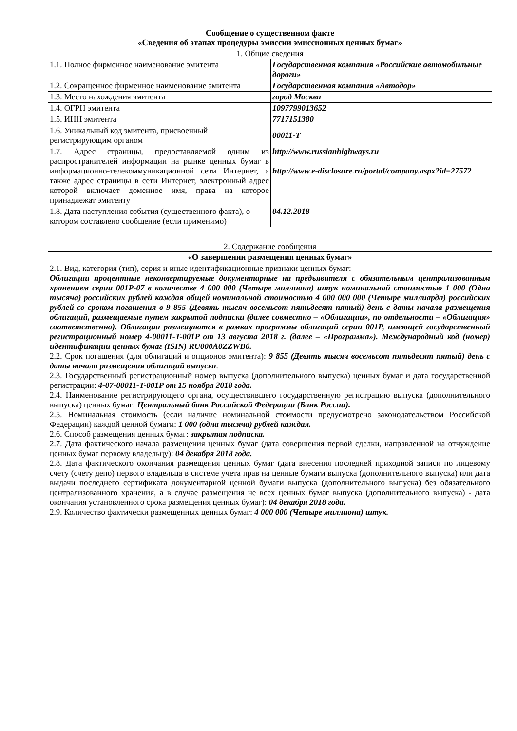Сообщение о существенном факте
«Сведения об этапах процедуры эмиссии эмиссионных ценных бумаг»
| 1. Общие сведения | |
| 1.1. Полное фирменное наименование эмитента | Государственная компания «Российские автомобильные дороги» |
| 1.2. Сокращенное фирменное наименование эмитента | Государственная компания «Автодор» |
| 1.3. Место нахождения эмитента | город Москва |
| 1.4. ОГРН эмитента | 1097799013652 |
| 1.5. ИНН эмитента | 7717151380 |
| 1.6. Уникальный код эмитента, присвоенный регистрирующим органом | 00011-T |
| 1.7. Адрес страницы, предоставляемой одним из распространителей информации на рынке ценных бумаг в информационно-телекоммуникационной сети Интернет, а также адрес страницы в сети Интернет, электронный адрес которой включает доменное имя, права на которое принадлежат эмитенту | http://www.russianhighways.ru http://www.e-disclosure.ru/portal/company.aspx?id=27572 |
| 1.8. Дата наступления события (существенного факта), о котором составлено сообщение (если применимо) | 04.12.2018 |
2. Содержание сообщения
| «О завершении размещения ценных бумаг» |
| 2.1. Вид, категория (тип), серия и иные идентификационные признаки ценных бумаг: Облигации процентные неконвертируемые документарные на предъявителя с обязательным централизованным хранением серии 001Р-07 в количестве 4 000 000 (Четыре миллиона) штук номинальной стоимостью 1 000 (Одна тысяча) российских рублей каждая общей номинальной стоимостью 4 000 000 000 (Четыре миллиарда) российских рублей со сроком погашения в 9 855 (Девять тысяч восемьсот пятьдесят пятый) день с даты начала размещения облигаций, размещаемые путем закрытой подписки (далее совместно – «Облигации», по отдельности – «Облигация» соответственно). Облигации размещаются в рамках программы облигаций серии 001Р, имеющей государственный регистрационный номер 4-00011-T-001P от 13 августа 2018 г. (далее – «Программа»). Международный код (номер) идентификации ценных бумаг (ISIN) RU000A0ZZWB0. 2.2. Срок погашения (для облигаций и опционов эмитента): 9 855 (Девять тысяч восемьсот пятьдесят пятый) день с даты начала размещения облигаций выпуска . 2.3. Государственный регистрационный номер выпуска (дополнительного выпуска) ценных бумаг и дата государственной регистрации: 4-07-00011-T-001P от 15 ноября 2018 года. 2.4. Наименование регистрирующего органа, осуществившего государственную регистрацию выпуска (дополнительного выпуска) ценных бумаг: Центральный банк Российской Федерации (Банк России). 2.5. Номинальная стоимость (если наличие номинальной стоимости предусмотрено законодательством Российской Федерации) каждой ценной бумаги: 1 000 (одна тысяча) рублей каждая. 2.6. Способ размещения ценных бумаг: закрытая подписка. 2.7. Дата фактического начала размещения ценных бумаг (дата совершения первой сделки, направленной на отчуждение ценных бумаг первому владельцу): 04 декабря 2018 года. 2.8. Дата фактического окончания размещения ценных бумаг (дата внесения последней приходной записи по лицевому счету (счету депо) первого владельца в системе учета прав на ценные бумаги выпуска (дополнительного выпуска) или дата выдачи последнего сертификата документарной ценной бумаги выпуска (дополнительного выпуска) без обязательного централизованного хранения, а в случае размещения не всех ценных бумаг выпуска (дополнительного выпуска) - дата окончания установленного срока размещения ценных бумаг): 04 декабря 2018 года. 2.9. Количество фактически размещенных ценных бумаг: 4 000 000 (Четыре миллиона) штук. |